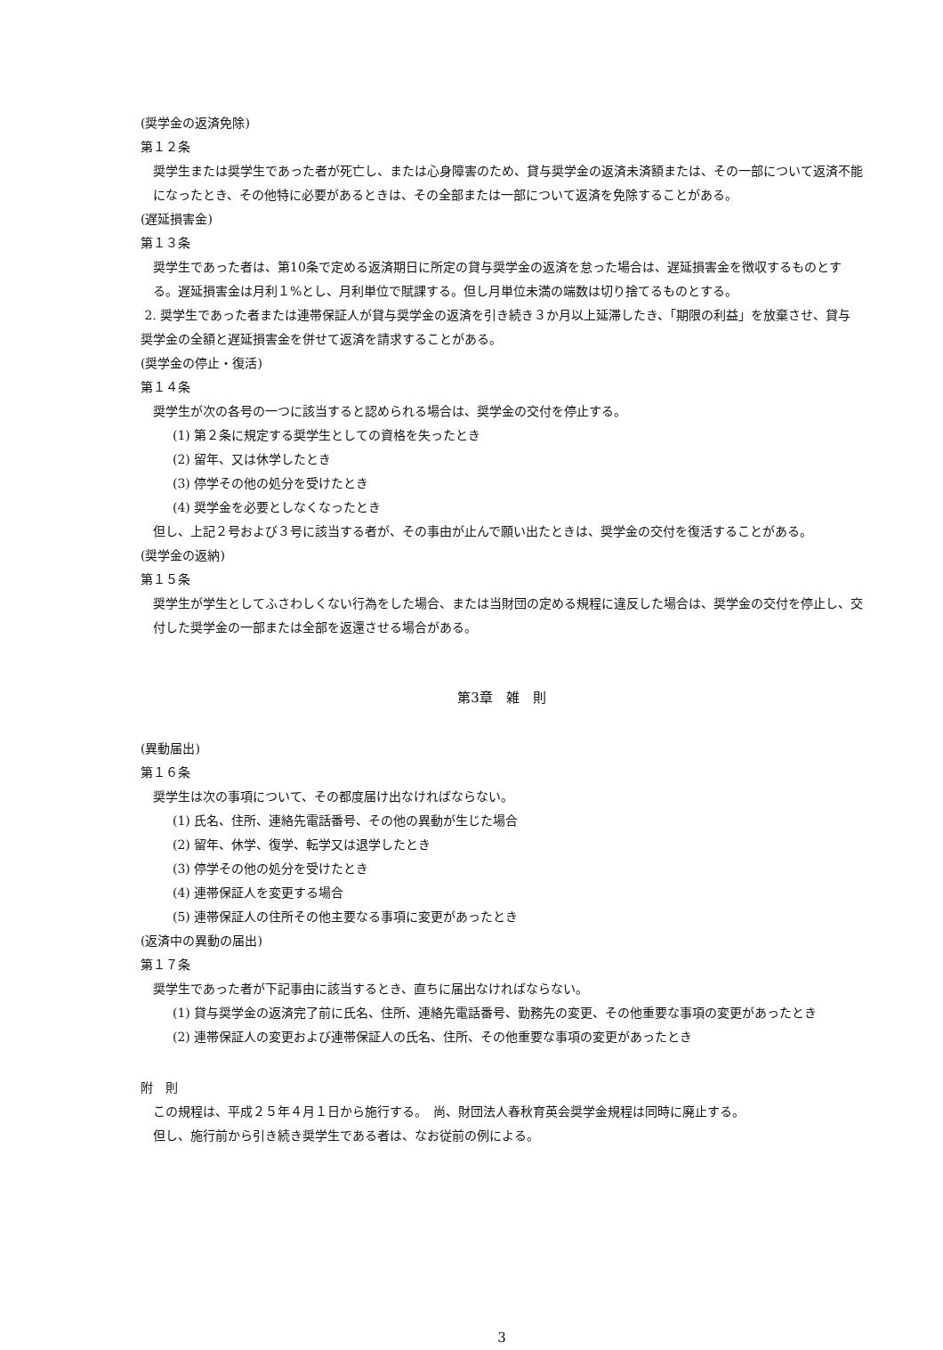(奨学金の返済免除)
第１２条
奨学生または奨学生であった者が死亡し、または心身障害のため、貸与奨学金の返済未済額または、その一部について返済不能になったとき、その他特に必要があるときは、その全部または一部について返済を免除することがある。
(遅延損害金)
第１３条
奨学生であった者は、第10条で定める返済期日に所定の貸与奨学金の返済を怠った場合は、遅延損害金を徴収するものとする。遅延損害金は月利１%とし、月利単位で賦課する。但し月単位未満の端数は切り捨てるものとする。
2. 奨学生であった者または連帯保証人が貸与奨学金の返済を引き続き３か月以上延滞したき、「期限の利益」を放棄させ、貸与奨学金の全額と遅延損害金を併せて返済を請求することがある。
(奨学金の停止・復活)
第１４条
奨学生が次の各号の一つに該当すると認められる場合は、奨学金の交付を停止する。
(1) 第２条に規定する奨学生としての資格を失ったとき
(2) 留年、又は休学したとき
(3) 停学その他の処分を受けたとき
(4) 奨学金を必要としなくなったとき
但し、上記２号および３号に該当する者が、その事由が止んで願い出たときは、奨学金の交付を復活することがある。
(奨学金の返納)
第１５条
奨学生が学生としてふさわしくない行為をした場合、または当財団の定める規程に違反した場合は、奨学金の交付を停止し、交付した奨学金の一部または全部を返還させる場合がある。
第3章　雑　則
(異動届出)
第１６条
奨学生は次の事項について、その都度届け出なければならない。
(1) 氏名、住所、連絡先電話番号、その他の異動が生じた場合
(2) 留年、休学、復学、転学又は退学したとき
(3) 停学その他の処分を受けたとき
(4) 連帯保証人を変更する場合
(5) 連帯保証人の住所その他主要なる事項に変更があったとき
(返済中の異動の届出)
第１７条
奨学生であった者が下記事由に該当するとき、直ちに届出なければならない。
(1) 貸与奨学金の返済完了前に氏名、住所、連絡先電話番号、勤務先の変更、その他重要な事項の変更があったとき
(2) 連帯保証人の変更および連帯保証人の氏名、住所、その他重要な事項の変更があったとき
附　則
この規程は、平成２５年４月１日から施行する。　尚、財団法人春秋育英会奨学金規程は同時に廃止する。
但し、施行前から引き続き奨学生である者は、なお従前の例による。
3